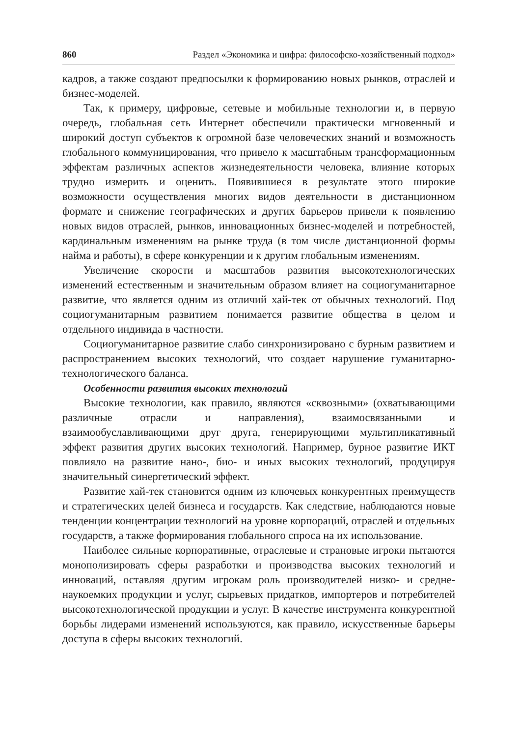860 Раздел «Экономика и цифра: философско-хозяйственный подход»
кадров, а также создают предпосылки к формированию новых рынков, отраслей и бизнес-моделей.
Так, к примеру, цифровые, сетевые и мобильные технологии и, в первую очередь, глобальная сеть Интернет обеспечили практически мгновенный и широкий доступ субъектов к огромной базе человеческих знаний и возможность глобального коммуницирования, что привело к масштабным трансформационным эффектам различных аспектов жизнедеятельности человека, влияние которых трудно измерить и оценить. Появившиеся в результате этого широкие возможности осуществления многих видов деятельности в дистанционном формате и снижение географических и других барьеров привели к появлению новых видов отраслей, рынков, инновационных бизнес-моделей и потребностей, кардинальным изменениям на рынке труда (в том числе дистанционной формы найма и работы), в сфере конкуренции и к другим глобальным изменениям.
Увеличение скорости и масштабов развития высокотехнологических изменений естественным и значительным образом влияет на социогуманитарное развитие, что является одним из отличий хай-тек от обычных технологий. Под социогуманитарным развитием понимается развитие общества в целом и отдельного индивида в частности.
Социогуманитарное развитие слабо синхронизировано с бурным развитием и распространением высоких технологий, что создает нарушение гуманитарно-технологического баланса.
Особенности развития высоких технологий
Высокие технологии, как правило, являются «сквозными» (охватывающими различные отрасли и направления), взаимосвязанными и взаимообуславливающими друг друга, генерирующими мультипликативный эффект развития других высоких технологий. Например, бурное развитие ИКТ повлияло на развитие нано-, био- и иных высоких технологий, продуцируя значительный синергетический эффект.
Развитие хай-тек становится одним из ключевых конкурентных преимуществ и стратегических целей бизнеса и государств. Как следствие, наблюдаются новые тенденции концентрации технологий на уровне корпораций, отраслей и отдельных государств, а также формирования глобального спроса на их использование.
Наиболее сильные корпоративные, отраслевые и страновые игроки пытаются монополизировать сферы разработки и производства высоких технологий и инноваций, оставляя другим игрокам роль производителей низко- и средне-наукоемких продукции и услуг, сырьевых придатков, импортеров и потребителей высокотехнологической продукции и услуг. В качестве инструмента конкурентной борьбы лидерами изменений используются, как правило, искусственные барьеры доступа в сферы высоких технологий.